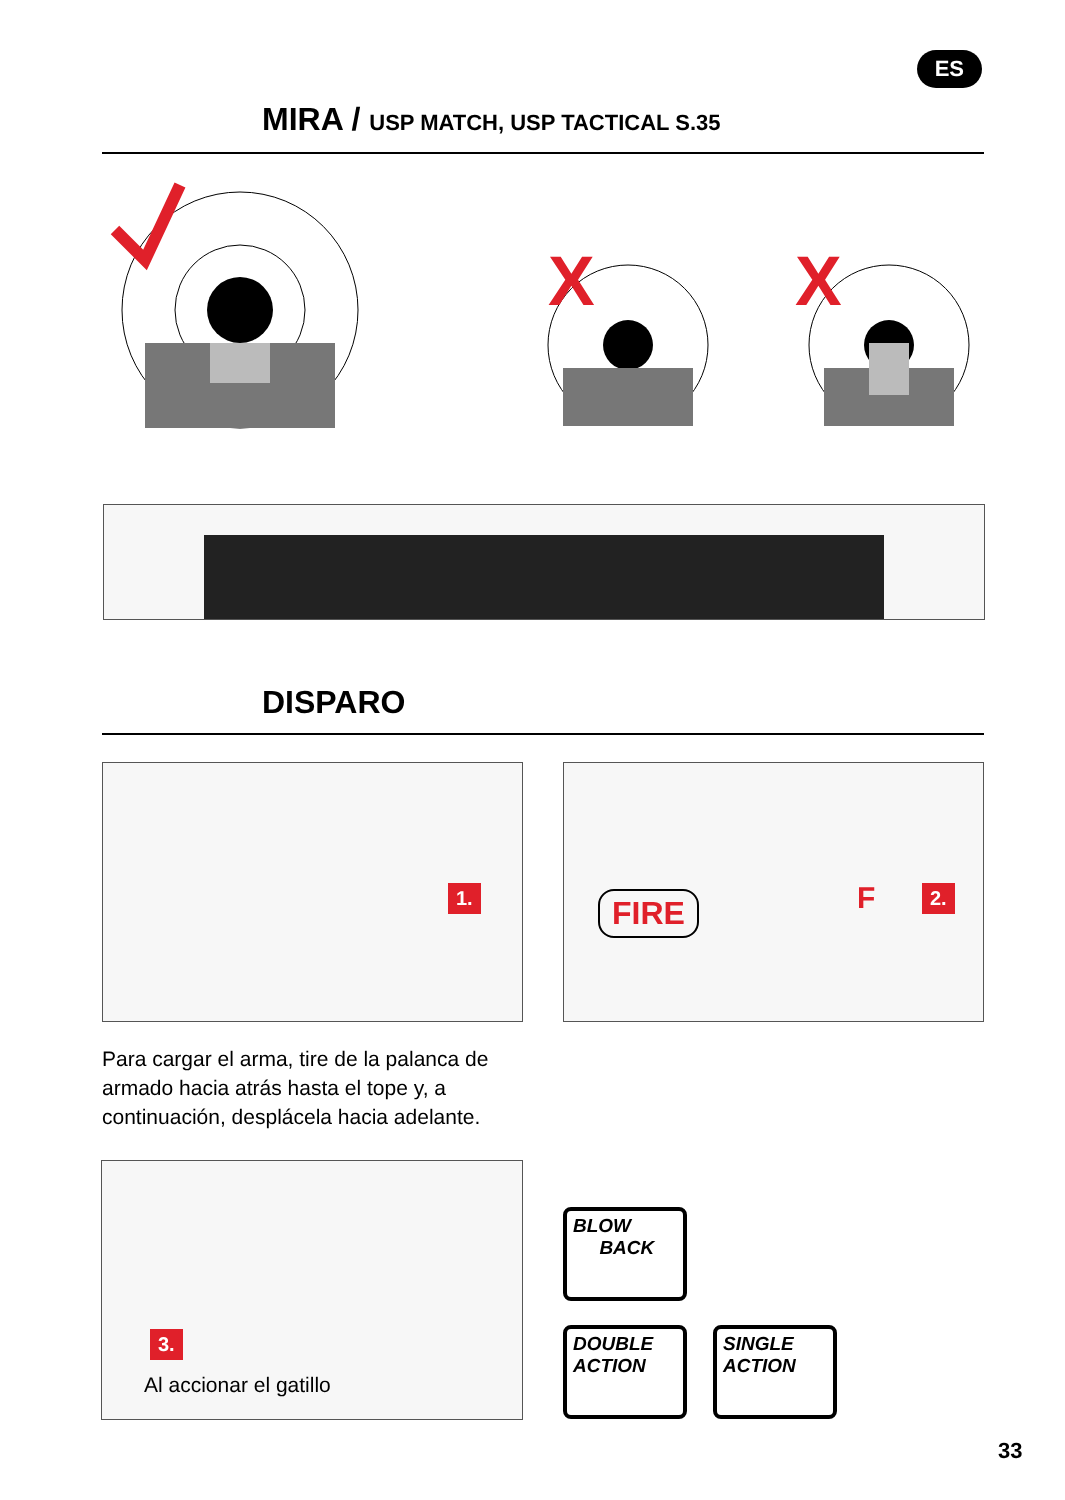MIRA / USP MATCH, USP TACTICAL S.35
ES
X
X
DISPARO
1. FIRE F 2.
Para cargar el arma, tire de la palanca de armado hacia atrás hasta el tope y, a continuación, desplácela hacia adelante.
3.
Al accionar el gatillo
BLOW
BACK
DOUBLE
ACTION
SINGLE
ACTION
33